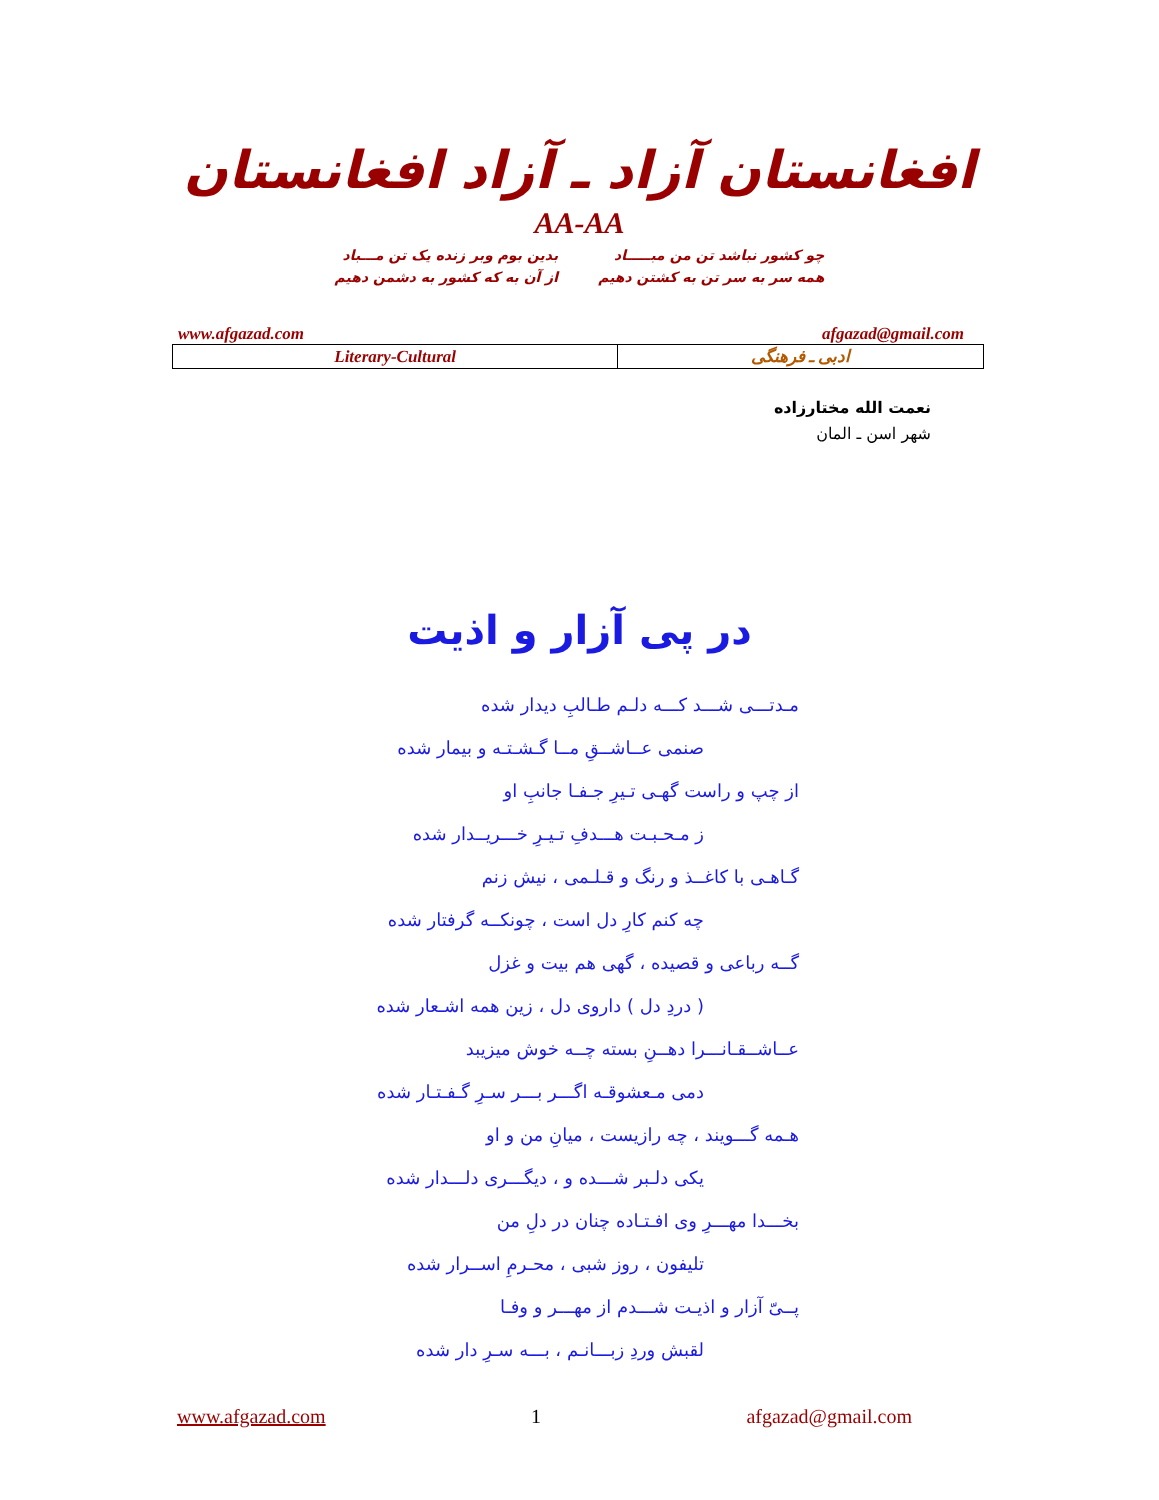افغانستان آزاد ـ آزاد افغانستان
AA-AA
چو کشور نباشد تن من مبـــــاد
همه سر به سر تن به کشتن دهیم
بدین بوم وبر زنده یک تن مـــباد
از آن به که کشور به دشمن دهیم
www.afgazad.com afgazad@gmail.com
| Literary-Cultural | ادبی ـ فرهنگی |
نعمت الله مختارزاده
شهر اسن ـ المان
در پی آزار و اذیت
مـدتـــی شـــد کـــه دلـم طـالبِ دیدار شده
صنمی عــاشــقِ مــا گـشـتـه و بیمار شده
از چپ و راست گهـی تـیرِ جـفـا جانبِ او
ز مـحـبـت هـــدفِ تـیـرِ خـــریــدار شده
گـاهـی با کاغــذ و رنگ و قـلـمی ، نیش زنم
چه کنم کارِ دل است ، چونکــه گرفتار شده
گــه رباعی و قصیده ، گهی هم بیت و غزل
( دردِ دل ) داروی دل ، زین همه اشـعار شده
عــاشــقـانـــرا دهــنِ بسته چــه خوش میزیبد
دمی مـعشوقـه اگـــر بـــر سـرِ گـفـتـار شده
هـمه گـــویند ، چه رازیست ، میانِ من و او
یکی دلـبر شـــده و ، دیگـــری دلـــدار شده
بخـــدا مهـــرِ وی افـتـاده چنان در دلِ من
تلیفون ، روز شبی ، محـرمِ اســرار شده
پــیّ آزار و اذیـت شـــدم از مهـــر و وفـا
لقبش وردِ زبـــانـم ، بـــه سـرِ دار شده
www.afgazad.com 1 afgazad@gmail.com